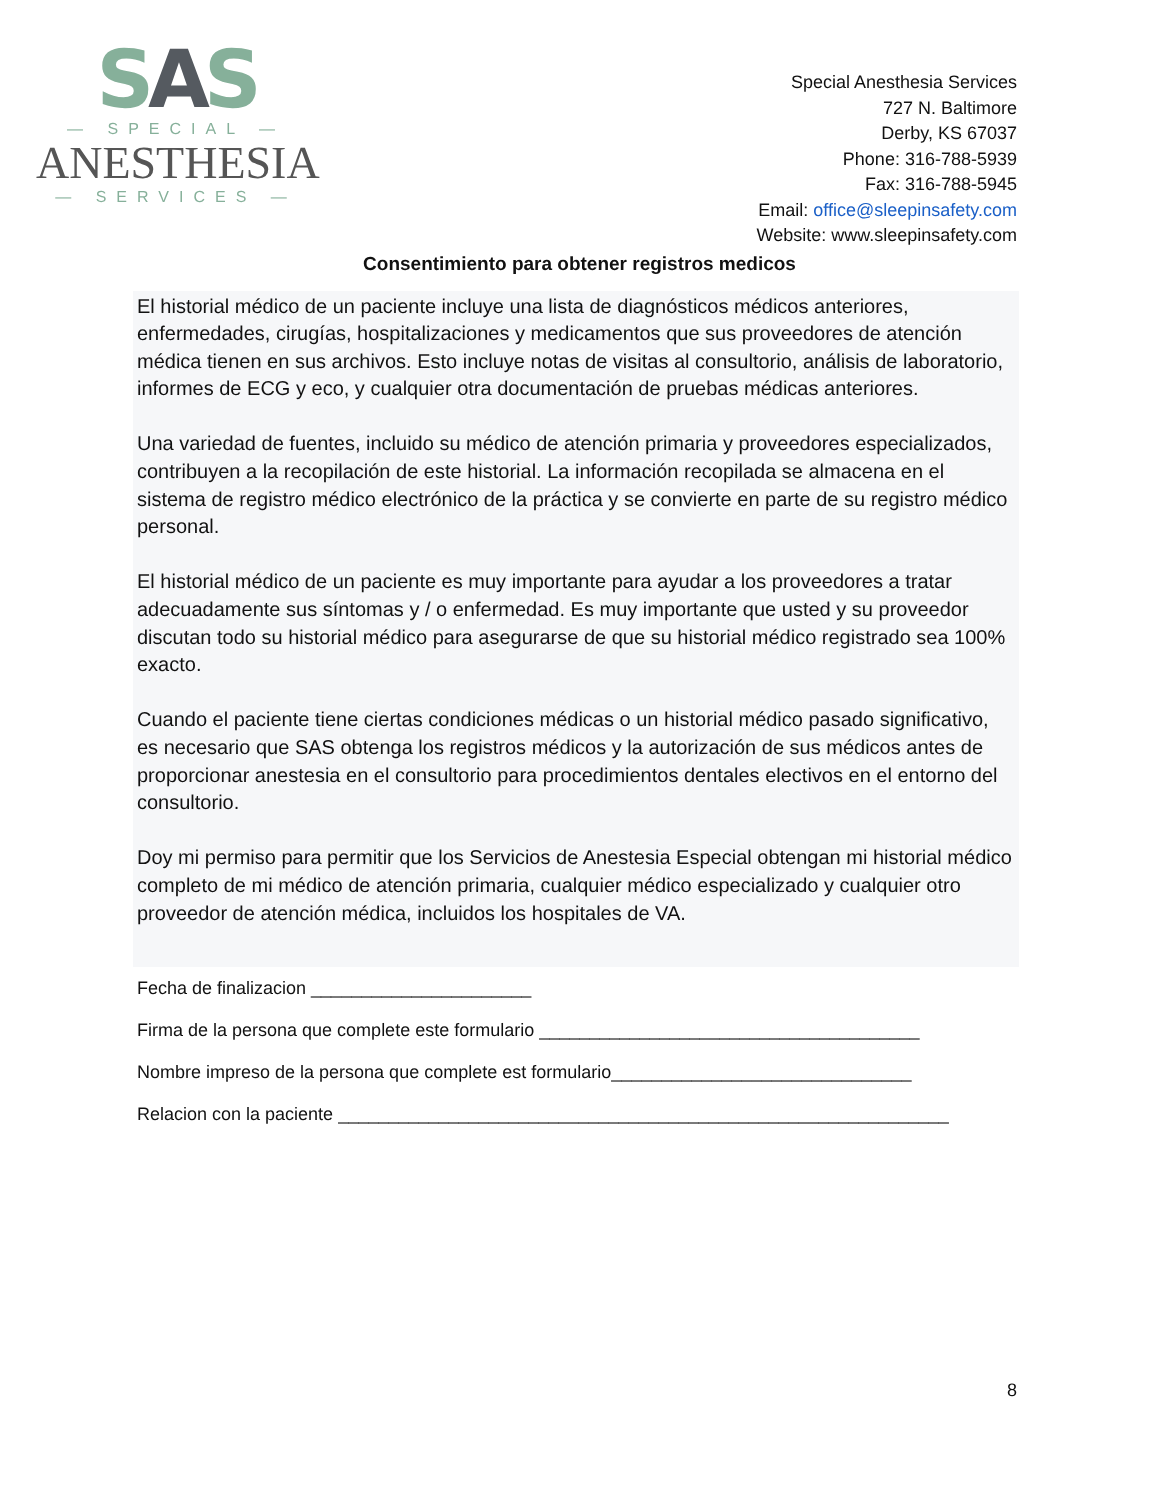SAS
— SPECIAL —
ANESTHESIA
— SERVICES —
Special Anesthesia Services
727 N. Baltimore
Derby, KS 67037
Phone: 316-788-5939
Fax: 316-788-5945
Email: office@sleepinsafety.com
Website: www.sleepinsafety.com
Consentimiento para obtener registros medicos
El historial médico de un paciente incluye una lista de diagnósticos médicos anteriores, enfermedades, cirugías, hospitalizaciones y medicamentos que sus proveedores de atención médica tienen en sus archivos. Esto incluye notas de visitas al consultorio, análisis de laboratorio, informes de ECG y eco, y cualquier otra documentación de pruebas médicas anteriores.
Una variedad de fuentes, incluido su médico de atención primaria y proveedores especializados, contribuyen a la recopilación de este historial. La información recopilada se almacena en el sistema de registro médico electrónico de la práctica y se convierte en parte de su registro médico personal.
El historial médico de un paciente es muy importante para ayudar a los proveedores a tratar adecuadamente sus síntomas y / o enfermedad. Es muy importante que usted y su proveedor discutan todo su historial médico para asegurarse de que su historial médico registrado sea 100% exacto.
Cuando el paciente tiene ciertas condiciones médicas o un historial médico pasado significativo, es necesario que SAS obtenga los registros médicos y la autorización de sus médicos antes de proporcionar anestesia en el consultorio para procedimientos dentales electivos en el entorno del consultorio.
Doy mi permiso para permitir que los Servicios de Anestesia Especial obtengan mi historial médico completo de mi médico de atención primaria, cualquier médico especializado y cualquier otro proveedor de atención médica, incluidos los hospitales de VA.
Fecha de finalizacion ______________________
Firma de la persona que complete este formulario ______________________________________
Nombre impreso de la persona que complete est formulario______________________________
Relacion con la paciente _____________________________________________________________
8